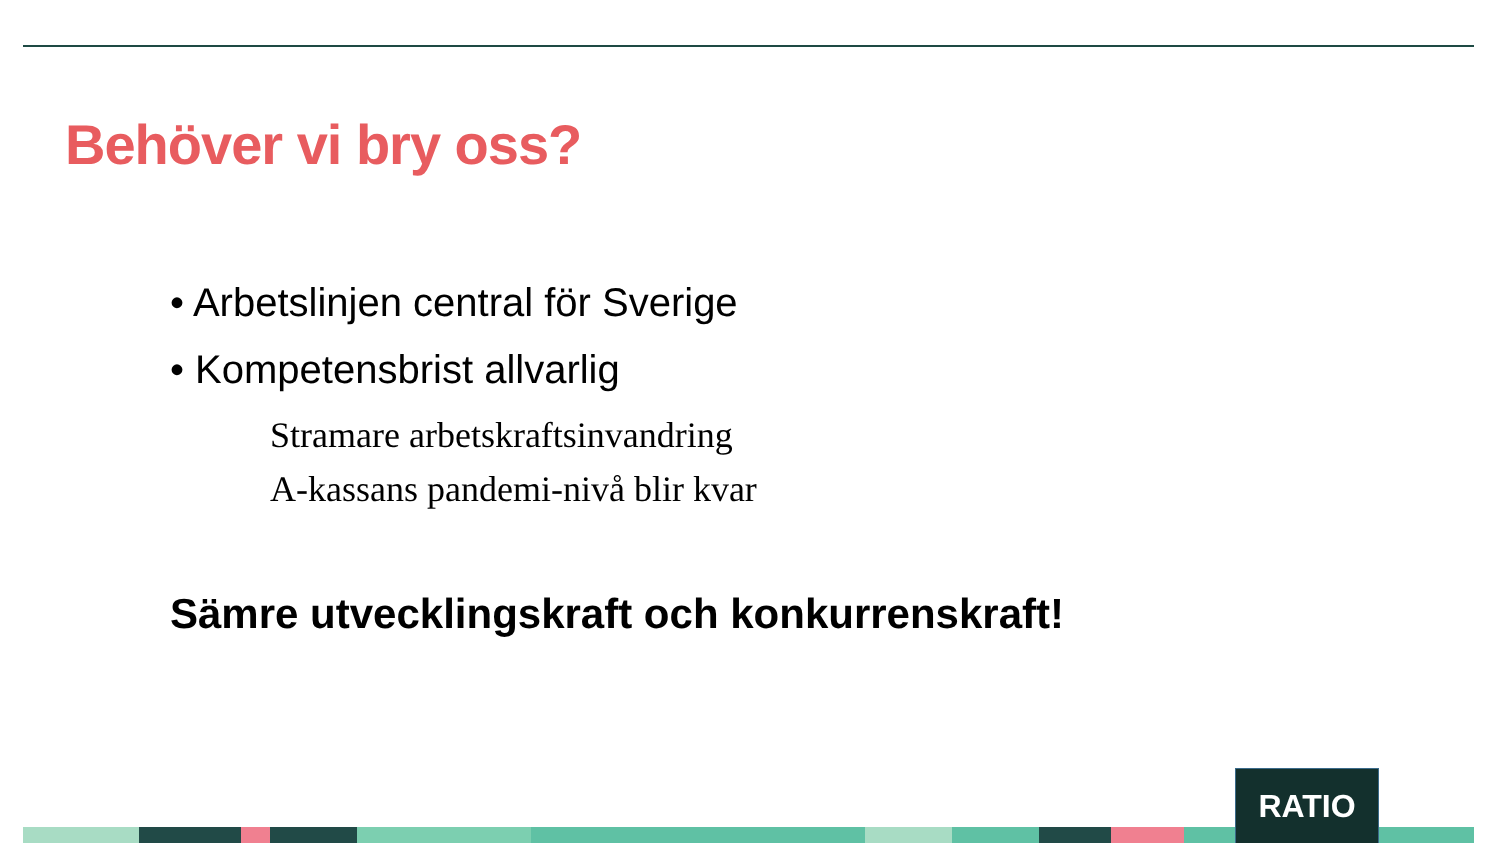Behöver vi bry oss?
• Arbetslinjen central för Sverige
• Kompetensbrist allvarlig
Stramare arbetskraftsinvandring
A-kassans pandemi-nivå blir kvar
Sämre utvecklingskraft och konkurrenskraft!
RATIO